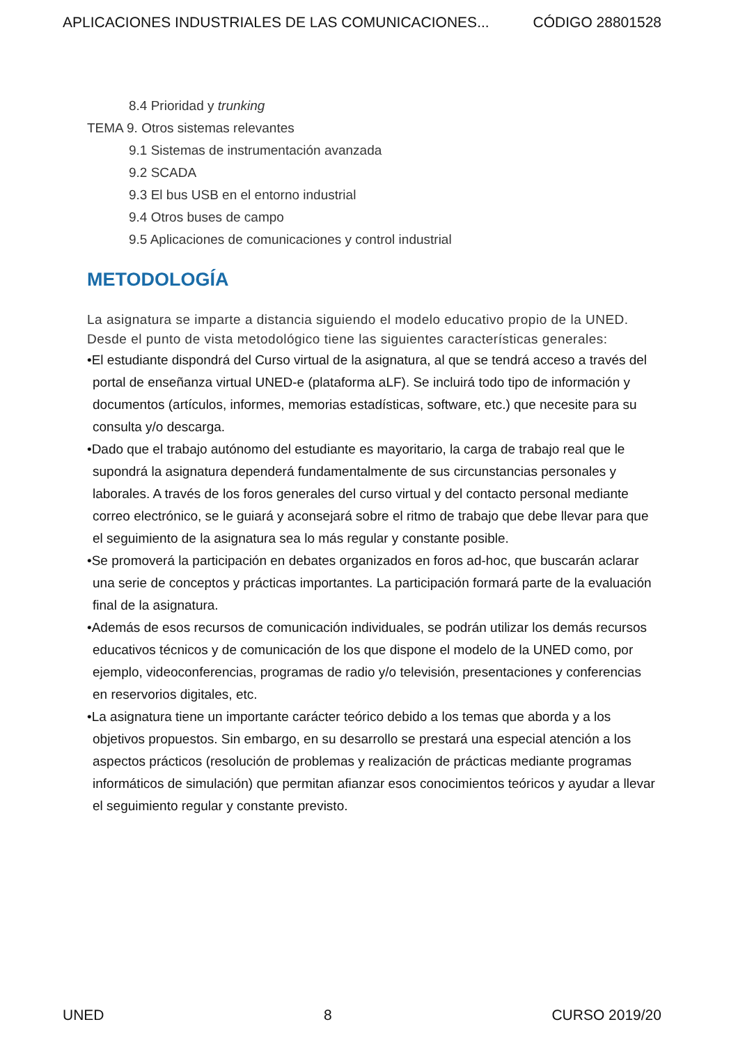APLICACIONES INDUSTRIALES DE LAS COMUNICACIONES... CÓDIGO 28801528
8.4 Prioridad y trunking
TEMA 9. Otros sistemas relevantes
9.1 Sistemas de instrumentación avanzada
9.2 SCADA
9.3 El bus USB en el entorno industrial
9.4 Otros buses de campo
9.5 Aplicaciones de comunicaciones y control industrial
METODOLOGÍA
La asignatura se imparte a distancia siguiendo el modelo educativo propio de la UNED. Desde el punto de vista metodológico tiene las siguientes características generales:
•El estudiante dispondrá del Curso virtual de la asignatura, al que se tendrá acceso a través del portal de enseñanza virtual UNED-e (plataforma aLF). Se incluirá todo tipo de información y documentos (artículos, informes, memorias estadísticas, software, etc.) que necesite para su consulta y/o descarga.
•Dado que el trabajo autónomo del estudiante es mayoritario, la carga de trabajo real que le supondrá la asignatura dependerá fundamentalmente de sus circunstancias personales y laborales. A través de los foros generales del curso virtual y del contacto personal mediante correo electrónico, se le guiará y aconsejará sobre el ritmo de trabajo que debe llevar para que el seguimiento de la asignatura sea lo más regular y constante posible.
•Se promoverá la participación en debates organizados en foros ad-hoc, que buscarán aclarar una serie de conceptos y prácticas importantes. La participación formará parte de la evaluación final de la asignatura.
•Además de esos recursos de comunicación individuales, se podrán utilizar los demás recursos educativos técnicos y de comunicación de los que dispone el modelo de la UNED como, por ejemplo, videoconferencias, programas de radio y/o televisión, presentaciones y conferencias en reservorios digitales, etc.
•La asignatura tiene un importante carácter teórico debido a los temas que aborda y a los objetivos propuestos. Sin embargo, en su desarrollo se prestará una especial atención a los aspectos prácticos (resolución de problemas y realización de prácticas mediante programas informáticos de simulación) que permitan afianzar esos conocimientos teóricos y ayudar a llevar el seguimiento regular y constante previsto.
UNED 8 CURSO 2019/20